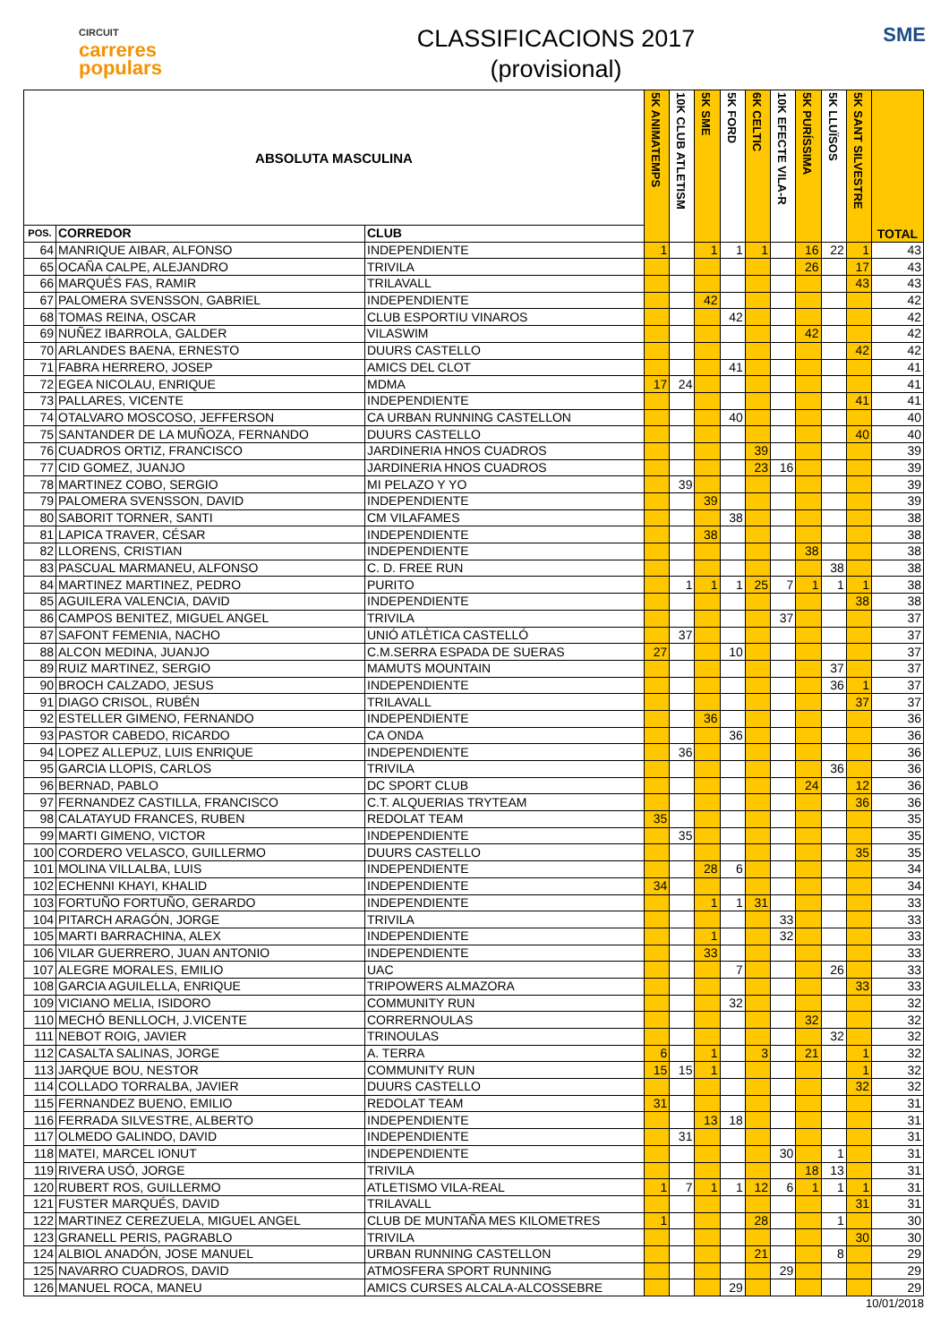CIRCUIT
carreres
populars
CLASSIFICACIONS 2017
(provisional)
SME
| ABSOLUTA MASCULINA | | | 5K ANIMATEMPS | 10K CLUB ATLETISM | 5K SME | 5K FORD | 6K CELTIC | 10K EFECTE VILA-R | 5K PURÍSSIMA | 5K LLUÏSOS | 5K SANT SILVESTRE | TOTAL |
| --- | --- | --- | --- | --- | --- | --- | --- | --- | --- | --- | --- | --- |
| POS. | CORREDOR | CLUB | | | | | | | | | | |
| 64 | MANRIQUE AIBAR, ALFONSO | INDEPENDIENTE | 1 | | 1 | 1 | 1 | | 16 | 22 | 1 | 43 |
| 65 | OCAÑA CALPE, ALEJANDRO | TRIVILA | | | | | | | 26 | | 17 | 43 |
| 66 | MARQUÉS FAS, RAMIR | TRILAVALL | | | | | | | | | 43 | 43 |
| 67 | PALOMERA SVENSSON, GABRIEL | INDEPENDIENTE | | | 42 | | | | | | | 42 |
| 68 | TOMAS REINA, OSCAR | CLUB ESPORTIU VINAROS | | | | 42 | | | | | | 42 |
| 69 | NUÑEZ IBARROLA, GALDER | VILASWIM | | | | | | | 42 | | | 42 |
| 70 | ARLANDES BAENA, ERNESTO | DUURS CASTELLO | | | | | | | | | 42 | 42 |
| 71 | FABRA HERRERO, JOSEP | AMICS DEL CLOT | | | | 41 | | | | | | 41 |
| 72 | EGEA NICOLAU, ENRIQUE | MDMA | 17 | 24 | | | | | | | | 41 |
| 73 | PALLARES, VICENTE | INDEPENDIENTE | | | | | | | | | 41 | 41 |
| 74 | OTALVARO MOSCOSO, JEFFERSON | CA URBAN RUNNING CASTELLON | | | | 40 | | | | | | 40 |
| 75 | SANTANDER DE LA MUÑOZA, FERNANDO | DUURS CASTELLO | | | | | | | | | 40 | 40 |
| 76 | CUADROS ORTIZ, FRANCISCO | JARDINERIA HNOS CUADROS | | | | | 39 | | | | | 39 |
| 77 | CID GOMEZ, JUANJO | JARDINERIA HNOS CUADROS | | | | | 23 | 16 | | | | 39 |
| 78 | MARTINEZ COBO, SERGIO | MI PELAZO Y YO | | 39 | | | | | | | | 39 |
| 79 | PALOMERA SVENSSON, DAVID | INDEPENDIENTE | | | 39 | | | | | | | 39 |
| 80 | SABORIT TORNER, SANTI | CM VILAFAMES | | | | 38 | | | | | | 38 |
| 81 | LAPICA TRAVER, CÉSAR | INDEPENDIENTE | | | 38 | | | | | | | 38 |
| 82 | LLORENS, CRISTIAN | INDEPENDIENTE | | | | | | | 38 | | | 38 |
| 83 | PASCUAL MARMANEU, ALFONSO | C. D. FREE RUN | | | | | | | | 38 | | 38 |
| 84 | MARTINEZ MARTINEZ, PEDRO | PURITO | | 1 | 1 | 1 | 25 | 7 | 1 | 1 | 1 | 38 |
| 85 | AGUILERA VALENCIA, DAVID | INDEPENDIENTE | | | | | | | | | 38 | 38 |
| 86 | CAMPOS BENITEZ, MIGUEL ANGEL | TRIVILA | | | | | | 37 | | | | 37 |
| 87 | SAFONT FEMENIA, NACHO | UNIÓ ATLÈTICA CASTELLÓ | | 37 | | | | | | | | 37 |
| 88 | ALCON MEDINA, JUANJO | C.M.SERRA ESPADA DE SUERAS | 27 | | | 10 | | | | | | 37 |
| 89 | RUIZ MARTINEZ, SERGIO | MAMUTS MOUNTAIN | | | | | | | | 37 | | 37 |
| 90 | BROCH CALZADO, JESUS | INDEPENDIENTE | | | | | | | | 36 | 1 | 37 |
| 91 | DIAGO CRISOL, RUBÉN | TRILAVALL | | | | | | | | | 37 | 37 |
| 92 | ESTELLER GIMENO, FERNANDO | INDEPENDIENTE | | | 36 | | | | | | | 36 |
| 93 | PASTOR CABEDO, RICARDO | CA ONDA | | | | 36 | | | | | | 36 |
| 94 | LOPEZ ALLEPUZ, LUIS ENRIQUE | INDEPENDIENTE | | 36 | | | | | | | | 36 |
| 95 | GARCIA LLOPIS, CARLOS | TRIVILA | | | | | | | | 36 | | 36 |
| 96 | BERNAD, PABLO | DC SPORT CLUB | | | | | | | 24 | | 12 | 36 |
| 97 | FERNANDEZ CASTILLA, FRANCISCO | C.T. ALQUERIAS TRYTEAM | | | | | | | | | 36 | 36 |
| 98 | CALATAYUD FRANCES, RUBEN | REDOLAT TEAM | 35 | | | | | | | | | 35 |
| 99 | MARTI GIMENO, VICTOR | INDEPENDIENTE | | 35 | | | | | | | | 35 |
| 100 | CORDERO VELASCO, GUILLERMO | DUURS CASTELLO | | | | | | | | | 35 | 35 |
| 101 | MOLINA VILLALBA, LUIS | INDEPENDIENTE | | | 28 | 6 | | | | | | 34 |
| 102 | ECHENNI KHAYI, KHALID | INDEPENDIENTE | 34 | | | | | | | | | 34 |
| 103 | FORTUÑO FORTUÑO, GERARDO | INDEPENDIENTE | | | 1 | 1 | 31 | | | | | 33 |
| 104 | PITARCH ARAGÓN, JORGE | TRIVILA | | | | | | 33 | | | | 33 |
| 105 | MARTI BARRACHINA, ALEX | INDEPENDIENTE | | | 1 | | | 32 | | | | 33 |
| 106 | VILAR GUERRERO, JUAN ANTONIO | INDEPENDIENTE | | | 33 | | | | | | | 33 |
| 107 | ALEGRE MORALES, EMILIO | UAC | | | | 7 | | | | 26 | | 33 |
| 108 | GARCIA AGUILELLA, ENRIQUE | TRIPOWERS ALMAZORA | | | | | | | | | 33 | 33 |
| 109 | VICIANO MELIA, ISIDORO | COMMUNITY RUN | | | | 32 | | | | | | 32 |
| 110 | MECHÓ BENLLOCH, J.VICENTE | CORRERNOULAS | | | | | | | 32 | | | 32 |
| 111 | NEBOT ROIG, JAVIER | TRINOULAS | | | | | | | | 32 | | 32 |
| 112 | CASALTA SALINAS, JORGE | A. TERRA | 6 | | 1 | | 3 | | 21 | | 1 | 32 |
| 113 | JARQUE BOU, NESTOR | COMMUNITY RUN | 15 | 15 | 1 | | | | | | 1 | 32 |
| 114 | COLLADO TORRALBA, JAVIER | DUURS CASTELLO | | | | | | | | | 32 | 32 |
| 115 | FERNANDEZ BUENO, EMILIO | REDOLAT TEAM | 31 | | | | | | | | | 31 |
| 116 | FERRADA SILVESTRE, ALBERTO | INDEPENDIENTE | | | 13 | 18 | | | | | | 31 |
| 117 | OLMEDO GALINDO, DAVID | INDEPENDIENTE | | 31 | | | | | | | | 31 |
| 118 | MATEI, MARCEL IONUT | INDEPENDIENTE | | | | | | 30 | | 1 | | 31 |
| 119 | RIVERA USÓ, JORGE | TRIVILA | | | | | | | 18 | 13 | | 31 |
| 120 | RUBERT ROS, GUILLERMO | ATLETISMO VILA-REAL | 1 | 7 | 1 | 1 | 12 | 6 | 1 | 1 | 1 | 31 |
| 121 | FUSTER MARQUÉS, DAVID | TRILAVALL | | | | | | | | | 31 | 31 |
| 122 | MARTINEZ CEREZUELA, MIGUEL ANGEL | CLUB DE MUNTAÑA MES KILOMETRES | 1 | | | | 28 | | | 1 | | 30 |
| 123 | GRANELL PERIS, PAGRABLO | TRIVILA | | | | | | | | | 30 | 30 |
| 124 | ALBIOL ANADÓN, JOSE MANUEL | URBAN RUNNING CASTELLON | | | | | 21 | | | 8 | | 29 |
| 125 | NAVARRO CUADROS, DAVID | ATMOSFERA SPORT RUNNING | | | | | | 29 | | | | 29 |
| 126 | MANUEL ROCA, MANEU | AMICS CURSES ALCALA-ALCOSSEBRE | | | | 29 | | | | | | 29 |
10/01/2018